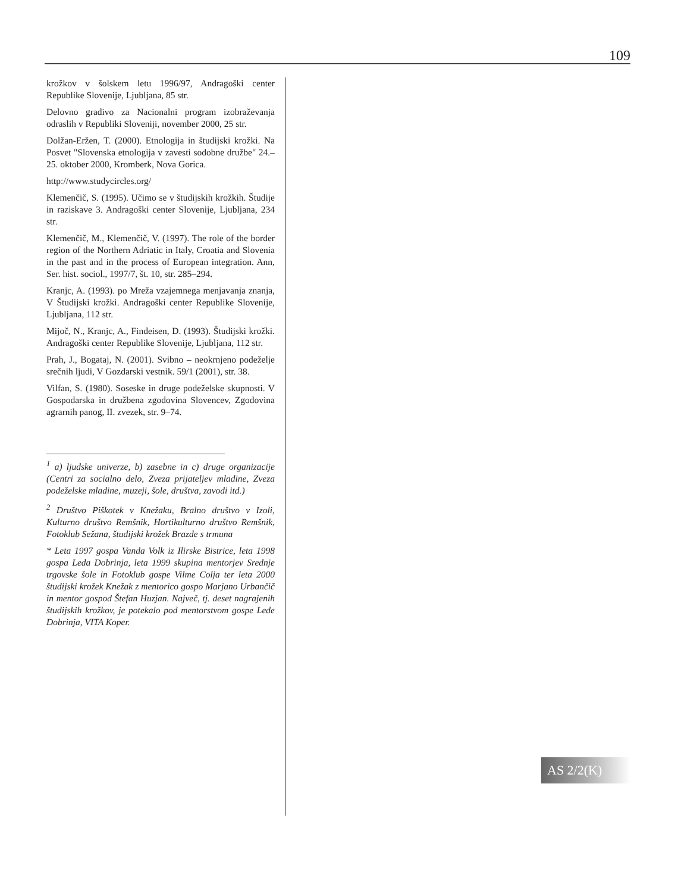109
krožkov v šolskem letu 1996/97, Andragoški center Republike Slovenije, Ljubljana, 85 str.
Delovno gradivo za Nacionalni program izobraževanja odraslih v Republiki Sloveniji, november 2000, 25 str.
Dolžan-Eržen, T. (2000). Etnologija in študijski krožki. Na Posvet "Slovenska etnologija v zavesti sodobne družbe" 24.–25. oktober 2000, Kromberk, Nova Gorica.
http://www.studycircles.org/
Klemenčič, S. (1995). Učimo se v študijskih krožkih. Študije in raziskave 3. Andragoški center Slovenije, Ljubljana, 234 str.
Klemenčič, M., Klemenčič, V. (1997). The role of the border region of the Northern Adriatic in Italy, Croatia and Slovenia in the past and in the process of European integration. Ann, Ser. hist. sociol., 1997/7, št. 10, str. 285–294.
Kranjc, A. (1993). po Mreža vzajemnega menjavanja znanja, V Študijski krožki. Andragoški center Republike Slovenije, Ljubljana, 112 str.
Mijoč, N., Kranjc, A., Findeisen, D. (1993). Študijski krožki. Andragoški center Republike Slovenije, Ljubljana, 112 str.
Prah, J., Bogataj, N. (2001). Svibno – neokrnjeno podeželje srečnih ljudi, V Gozdarski vestnik. 59/1 (2001), str. 38.
Vilfan, S. (1980). Soseske in druge podeželske skupnosti. V Gospodarska in družbena zgodovina Slovencev, Zgodovina agrarnih panog, II. zvezek, str. 9–74.
<sup>1</sup> a) ljudske univerze, b) zasebne in c) druge organizacije (Centri za socialno delo, Zveza prijateljev mladine, Zveza podeželske mladine, muzeji, šole, društva, zavodi itd.)
<sup>2</sup> Društvo Piškotek v Knežaku, Bralno društvo v Izoli, Kulturno društvo Remšnik, Hortikulturno društvo Remšnik, Fotoklub Sežana, študijski krožek Brazde s trmuna
* Leta 1997 gospa Vanda Volk iz Ilirske Bistrice, leta 1998 gospa Leda Dobrinja, leta 1999 skupina mentorjev Srednje trgovske šole in Fotoklub gospe Vilme Colja ter leta 2000 študijski krožek Knežak z mentorico gospo Marjano Urbančič in mentor gospod Štefan Huzjan. Največ, tj. deset nagrajenih študijskih krožkov, je potekalo pod mentorstvom gospe Lede Dobrinja, VITA Koper.
AS 2/2(K)